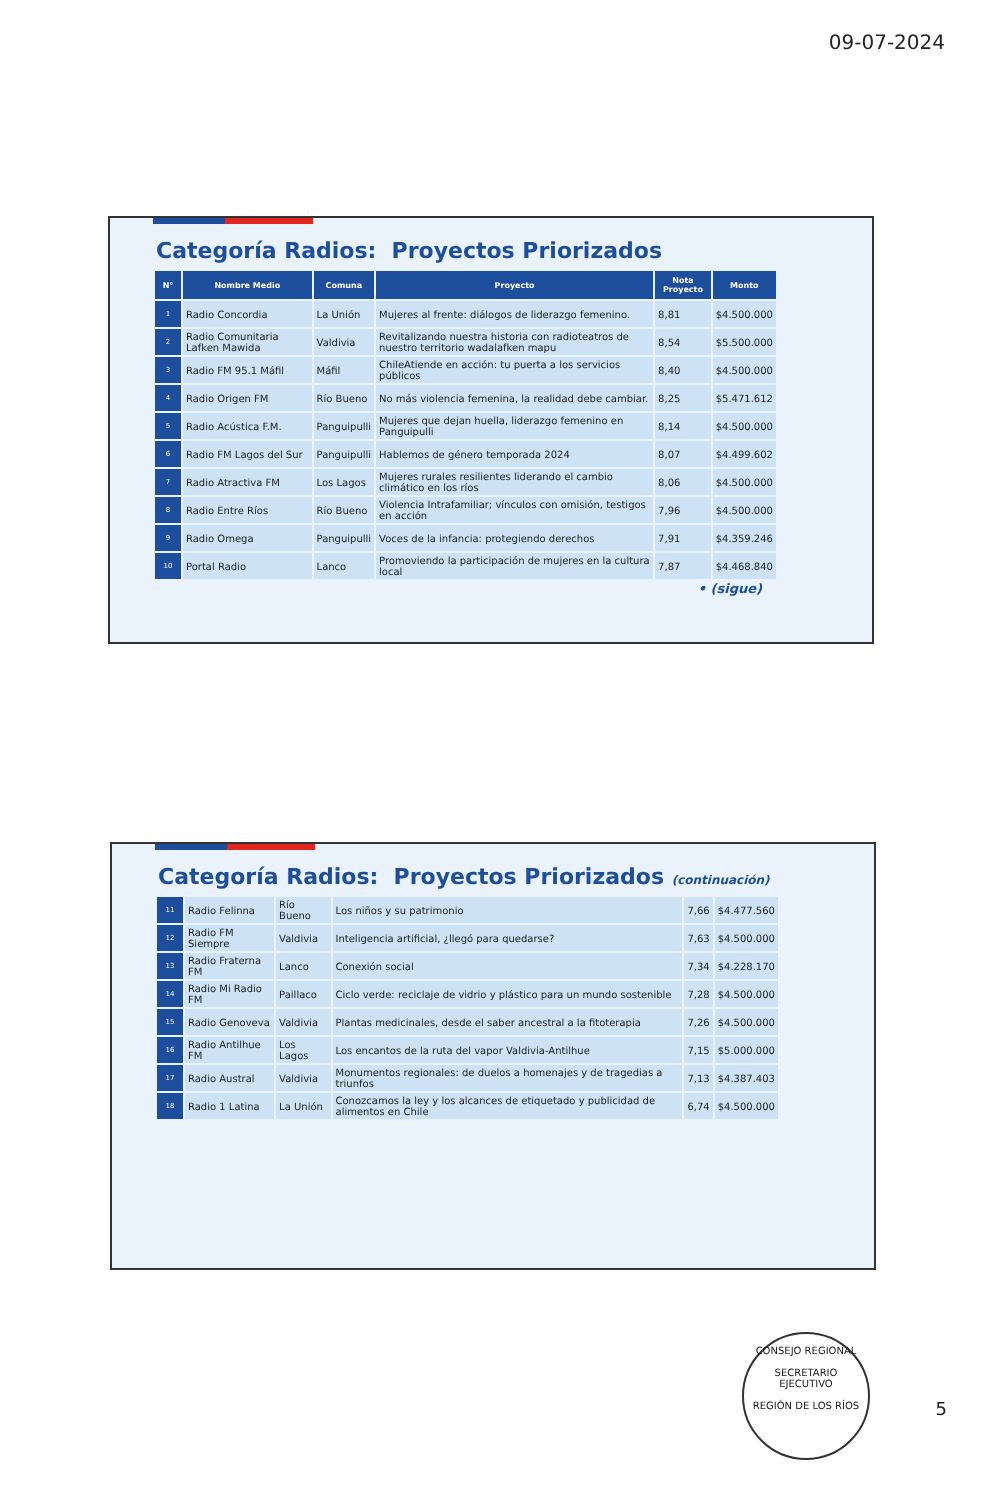09-07-2024
Categoría Radios: Proyectos Priorizados
| N° | Nombre Medio | Comuna | Proyecto | Nota Proyecto | Monto |
| --- | --- | --- | --- | --- | --- |
| 1 | Radio Concordia | La Unión | Mujeres al frente: diálogos de liderazgo femenino. | 8,81 | $4.500.000 |
| 2 | Radio Comunitaria Lafken Mawida | Valdivia | Revitalizando nuestra historia con radioteatros de nuestro territorio wadalafken mapu | 8,54 | $5.500.000 |
| 3 | Radio FM 95.1 Máfil | Máfil | ChileAtiende en acción: tu puerta a los servicios públicos | 8,40 | $4.500.000 |
| 4 | Radio Origen FM | Río Bueno | No más violencia femenina, la realidad debe cambiar. | 8,25 | $5.471.612 |
| 5 | Radio Acústica F.M. | Panguipulli | Mujeres que dejan huella, liderazgo femenino en Panguipulli | 8,14 | $4.500.000 |
| 6 | Radio FM Lagos del Sur | Panguipulli | Hablemos de género temporada 2024 | 8,07 | $4.499.602 |
| 7 | Radio Atractiva FM | Los Lagos | Mujeres rurales resilientes liderando el cambio climático en los ríos | 8,06 | $4.500.000 |
| 8 | Radio Entre Ríos | Río Bueno | Violencia Intrafamiliar; vínculos con omisión, testigos en acción | 7,96 | $4.500.000 |
| 9 | Radio Omega | Panguipulli | Voces de la infancia: protegiendo derechos | 7,91 | $4.359.246 |
| 10 | Portal Radio | Lanco | Promoviendo la participación de mujeres en la cultura local | 7,87 | $4.468.840 |
• (sigue)
Categoría Radios: Proyectos Priorizados (continuación)
| 11 | Radio Felinna | Río Bueno | Los niños y su patrimonio | 7,66 | $4.477.560 |
| 12 | Radio FM Siempre | Valdivia | Inteligencia artificial, ¿llegó para quedarse? | 7,63 | $4.500.000 |
| 13 | Radio Fraterna FM | Lanco | Conexión social | 7,34 | $4.228.170 |
| 14 | Radio Mi Radio FM | Paillaco | Ciclo verde: reciclaje de vidrio y plástico para un mundo sostenible | 7,28 | $4.500.000 |
| 15 | Radio Genoveva | Valdivia | Plantas medicinales, desde el saber ancestral a la fitoterapia | 7,26 | $4.500.000 |
| 16 | Radio Antilhue FM | Los Lagos | Los encantos de la ruta del vapor Valdivia-Antilhue | 7,15 | $5.000.000 |
| 17 | Radio Austral | Valdivia | Monumentos regionales: de duelos a homenajes y de tragedias a triunfos | 7,13 | $4.387.403 |
| 18 | Radio 1 Latina | La Unión | Conozcamos la ley y los alcances de etiquetado y publicidad de alimentos en Chile | 6,74 | $4.500.000 |
CONSEJO REGIONAL
SECRETARIO
EJECUTIVO
REGIÓN DE LOS RÍOS
5